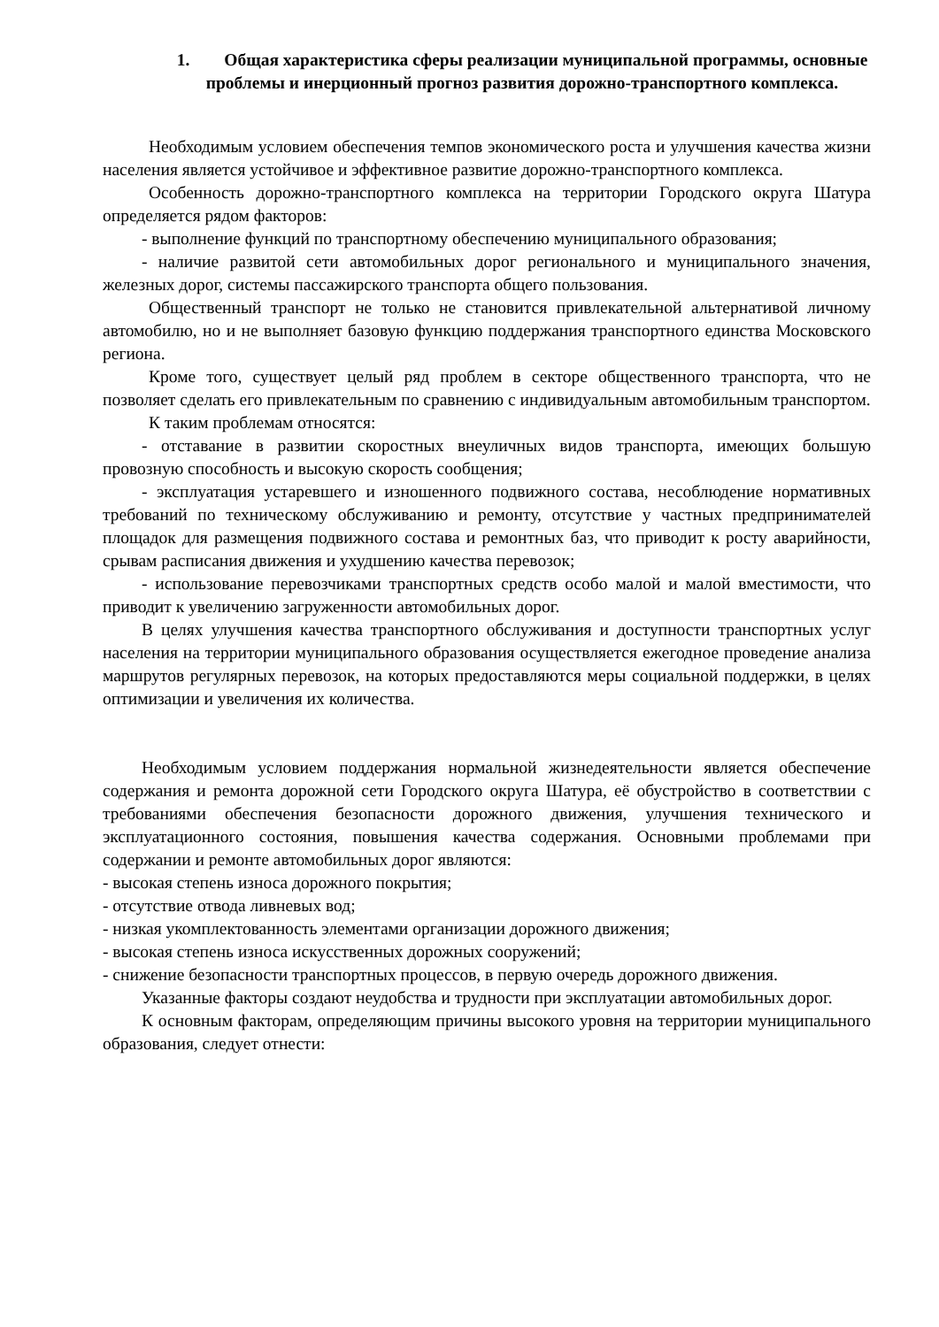1. Общая характеристика сферы реализации муниципальной программы, основные проблемы и инерционный прогноз развития дорожно-транспортного комплекса.
Необходимым условием обеспечения темпов экономического роста и улучшения качества жизни населения является устойчивое и эффективное развитие дорожно-транспортного комплекса.
Особенность дорожно-транспортного комплекса на территории Городского округа Шатура определяется рядом факторов:
- выполнение функций по транспортному обеспечению муниципального образования;
- наличие развитой сети автомобильных дорог регионального и муниципального значения, железных дорог, системы пассажирского транспорта общего пользования.
Общественный транспорт не только не становится привлекательной альтернативой личному автомобилю, но и не выполняет базовую функцию поддержания транспортного единства Московского региона.
Кроме того, существует целый ряд проблем в секторе общественного транспорта, что не позволяет сделать его привлекательным по сравнению с индивидуальным автомобильным транспортом.
К таким проблемам относятся:
- отставание в развитии скоростных внеуличных видов транспорта, имеющих большую провозную способность и высокую скорость сообщения;
- эксплуатация устаревшего и изношенного подвижного состава, несоблюдение нормативных требований по техническому обслуживанию и ремонту, отсутствие у частных предпринимателей площадок для размещения подвижного состава и ремонтных баз, что приводит к росту аварийности, срывам расписания движения и ухудшению качества перевозок;
- использование перевозчиками транспортных средств особо малой и малой вместимости, что приводит к увеличению загруженности автомобильных дорог.
В целях улучшения качества транспортного обслуживания и доступности транспортных услуг населения на территории муниципального образования осуществляется ежегодное проведение анализа маршрутов регулярных перевозок, на которых предоставляются меры социальной поддержки, в целях оптимизации и увеличения их количества.
Необходимым условием поддержания нормальной жизнедеятельности является обеспечение содержания и ремонта дорожной сети Городского округа Шатура, её обустройство в соответствии с требованиями обеспечения безопасности дорожного движения, улучшения технического и эксплуатационного состояния, повышения качества содержания. Основными проблемами при содержании и ремонте автомобильных дорог являются:
- высокая степень износа дорожного покрытия;
- отсутствие отвода ливневых вод;
- низкая укомплектованность элементами организации дорожного движения;
- высокая степень износа искусственных дорожных сооружений;
- снижение безопасности транспортных процессов, в первую очередь дорожного движения.
Указанные факторы создают неудобства и трудности при эксплуатации автомобильных дорог.
К основным факторам, определяющим причины высокого уровня на территории муниципального образования, следует отнести: